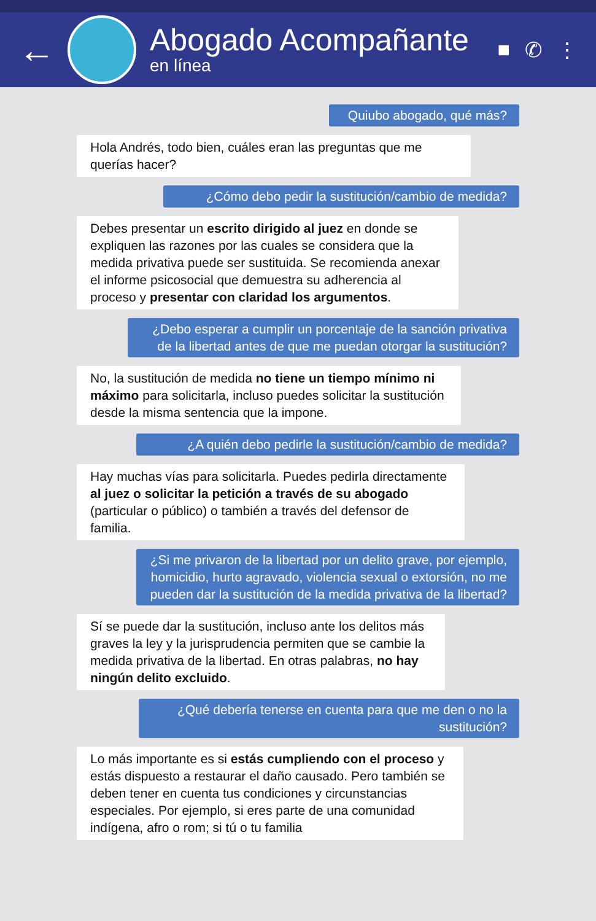←
Abogado Acompañante
en línea
■ ✆ ⋮
Quiubo abogado, qué más?
Hola Andrés, todo bien, cuáles eran las preguntas que me querías hacer?
¿Cómo debo pedir la sustitución/cambio de medida?
Debes presentar un escrito dirigido al juez en donde se expliquen las razones por las cuales se considera que la medida privativa puede ser sustituida. Se recomienda anexar el informe psicosocial que demuestra su adherencia al proceso y presentar con claridad los argumentos.
¿Debo esperar a cumplir un porcentaje de la sanción privativa de la libertad antes de que me puedan otorgar la sustitución?
No, la sustitución de medida no tiene un tiempo mínimo ni máximo para solicitarla, incluso puedes solicitar la sustitución desde la misma sentencia que la impone.
¿A quién debo pedirle la sustitución/cambio de medida?
Hay muchas vías para solicitarla. Puedes pedirla directamente al juez o solicitar la petición a través de su abogado (particular o público) o también a través del defensor de familia.
¿Si me privaron de la libertad por un delito grave, por ejemplo, homicidio, hurto agravado, violencia sexual o extorsión, no me pueden dar la sustitución de la medida privativa de la libertad?
Sí se puede dar la sustitución, incluso ante los delitos más graves la ley y la jurisprudencia permiten que se cambie la medida privativa de la libertad. En otras palabras, no hay ningún delito excluido.
¿Qué debería tenerse en cuenta para que me den o no la sustitución?
Lo más importante es si estás cumpliendo con el proceso y estás dispuesto a restaurar el daño causado. Pero también se deben tener en cuenta tus condiciones y circunstancias especiales. Por ejemplo, si eres parte de una comunidad indígena, afro o rom; si tú o tu familia